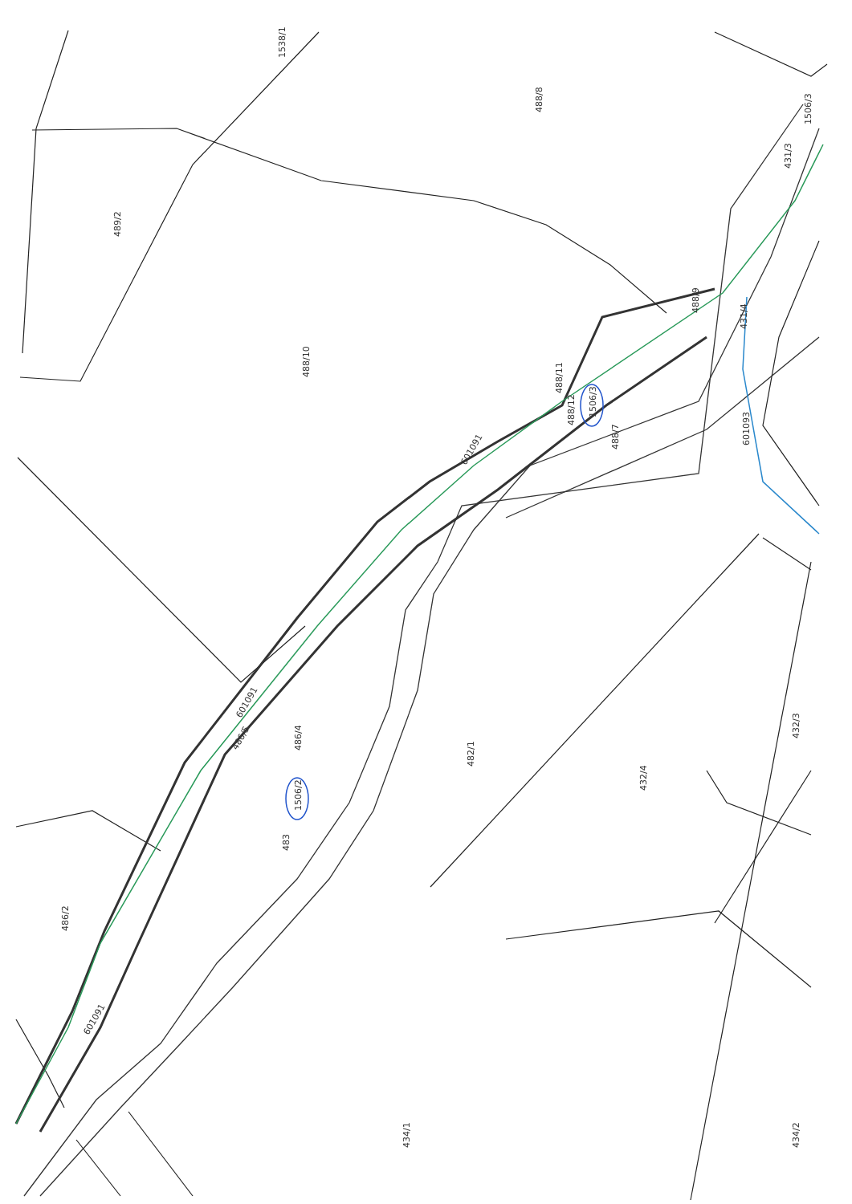1538/1
488/8
489/2
488/10
431/3
1506/3
488/9
431/4
488/11
488/12
1506/3
488/7
601093
601091
601091
486/5
486/4
1506/2
483
482/1
432/4
432/3
486/2
601091
434/1
434/2